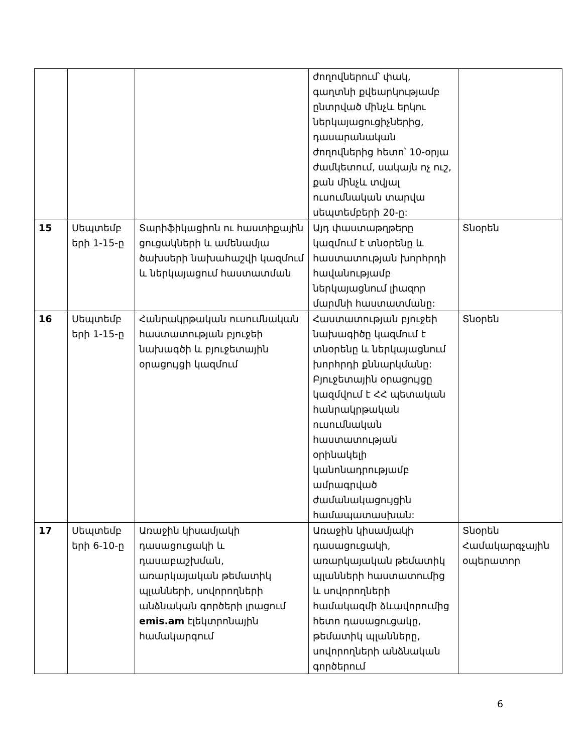| | | | ժողովներում՝ փակ, գաղտնի քվեարկությամբ ընտրված մինչև երկու ներկայացուցիչներից, դասարանական ժողովներից հետո՝ 10-օրյա ժամկետում, սակայն ոչ ուշ, քան մինչև տվյալ ուսումնական տարվա սեպտեմբերի 20-ը: | |
| 15 | Սեպտեմբ երի 1-15-ը | Տարիֆիկացիոն ու հաստիքային ցուցակների և ամենամյա ծախսերի նախահաշվի կազմում և ներկայացում հաստատման | Այդ փաստաթղթերը կազմում է տնօրենը և հաստատության խորհրդի հավանությամբ ներկայացնում լիազոր մարմնի հաստատմանը: | Տնօրեն |
| 16 | Սեպտեմբ երի 1-15-ը | Հանրակրթական ուսումնական հաստատության բյուջեի նախագծի և բյուջետային օրացույցի կազմում | Հաստատության բյուջեի նախագիծը կազմում է տնօրենը և ներկայացնում խորհրդի քննարկմանը: Բյուջետային օրացույցը կազմվում է ՀՀ պետական հանրակրթական ուսումնական հաստատության օրինակելի կանոնադրությամբ ամրագրված ժամանակացույցին համապատասխան: | Տնօրեն |
| 17 | Սեպտեմբ երի 6-10-ը | Առաջին կիսամյակի դասացուցակի և դասաբաշխման, առարկայական թեմատիկ պլանների, սովորողների անձնական գործերի լրացում emis.am էլեկտրոնային համակարգում | Առաջին կիսամյակի դասացուցակի, առարկայական թեմատիկ պլանների հաստատումից և սովորողների համակազմի ձևավորումից հետո դասացուցակը, թեմատիկ պլանները, սովորողների անձնական գործերում | Տնօրեն Համակարգչային օպերատոր |
6